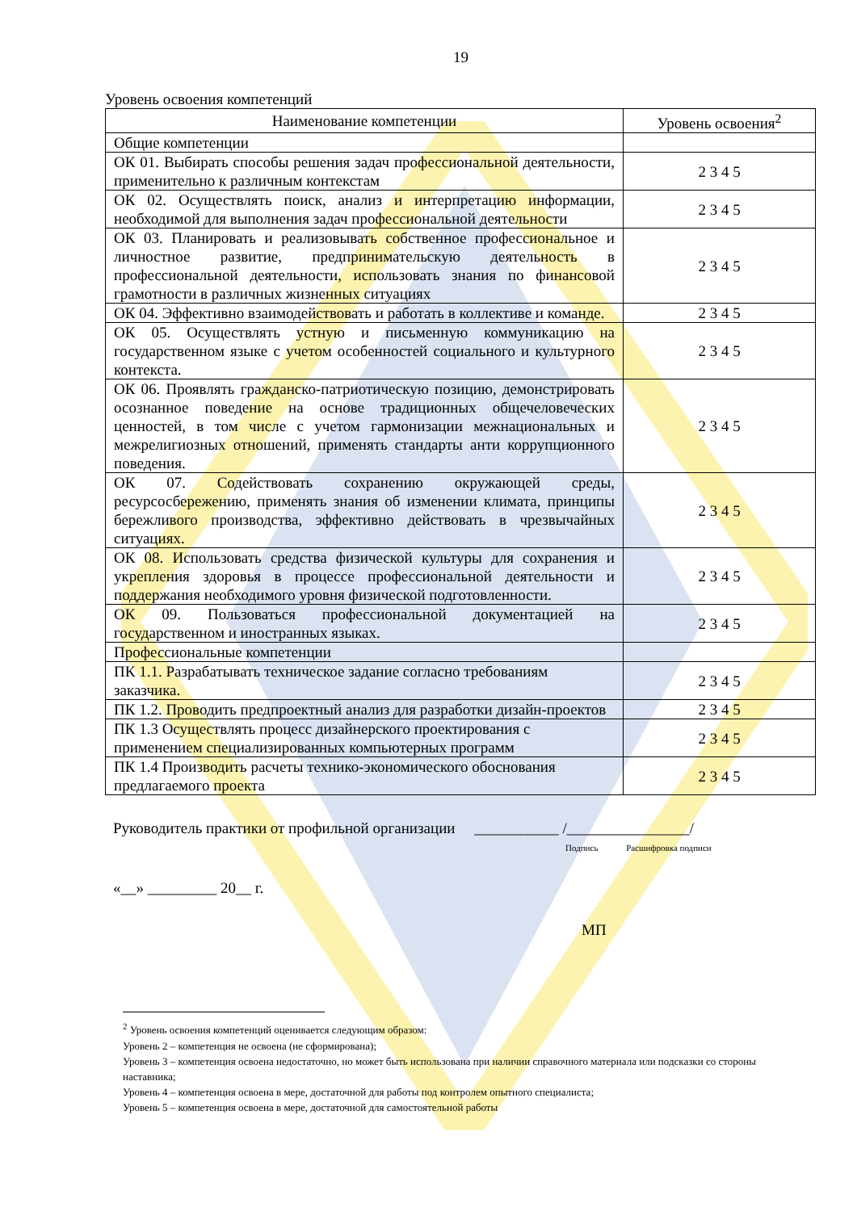19
Уровень освоения компетенций
| Наименование компетенции | Уровень освоения<sup>2</sup> |
| --- | --- |
| Общие компетенции | |
| ОК 01. Выбирать способы решения задач профессиональной деятельности, применительно к различным контекстам | 2 3 4 5 |
| ОК 02. Осуществлять поиск, анализ и интерпретацию информации, необходимой для выполнения задач профессиональной деятельности | 2 3 4 5 |
| ОК 03. Планировать и реализовывать собственное профессиональное и личностное развитие, предпринимательскую деятельность в профессиональной деятельности, использовать знания по финансовой грамотности в различных жизненных ситуациях | 2 3 4 5 |
| ОК 04. Эффективно взаимодействовать и работать в коллективе и команде. | 2 3 4 5 |
| ОК 05. Осуществлять устную и письменную коммуникацию на государственном языке с учетом особенностей социального и культурного контекста. | 2 3 4 5 |
| ОК 06. Проявлять гражданско-патриотическую позицию, демонстрировать осознанное поведение на основе традиционных общечеловеческих ценностей, в том числе с учетом гармонизации межнациональных и межрелигиозных отношений, применять стандарты анти коррупционного поведения. | 2 3 4 5 |
| ОК 07. Содействовать сохранению окружающей среды, ресурсосбережению, применять знания об изменении климата, принципы бережливого производства, эффективно действовать в чрезвычайных ситуациях. | 2 3 4 5 |
| ОК 08. Использовать средства физической культуры для сохранения и укрепления здоровья в процессе профессиональной деятельности и поддержания необходимого уровня физической подготовленности. | 2 3 4 5 |
| ОК 09. Пользоваться профессиональной документацией на государственном и иностранных языках. | 2 3 4 5 |
| Профессиональные компетенции | |
| ПК 1.1. Разрабатывать техническое задание согласно требованиям заказчика. | 2 3 4 5 |
| ПК 1.2. Проводить предпроектный анализ для разработки дизайн-проектов | 2 3 4 5 |
| ПК 1.3 Осуществлять процесс дизайнерского проектирования с применением специализированных компьютерных программ | 2 3 4 5 |
| ПК 1.4 Производить расчеты технико-экономического обоснования предлагаемого проекта | 2 3 4 5 |
Руководитель практики от профильной организации ___________ /________________/
Подпись Расшифровка подписи
«__» _________ 20__ г.
МП
<sup>2</sup> Уровень освоения компетенций оценивается следующим образом:
Уровень 2 – компетенция не освоена (не сформирована);
Уровень 3 – компетенция освоена недостаточно, но может быть использована при наличии справочного материала или подсказки со стороны наставника;
Уровень 4 – компетенция освоена в мере, достаточной для работы под контролем опытного специалиста;
Уровень 5 – компетенция освоена в мере, достаточной для самостоятельной работы